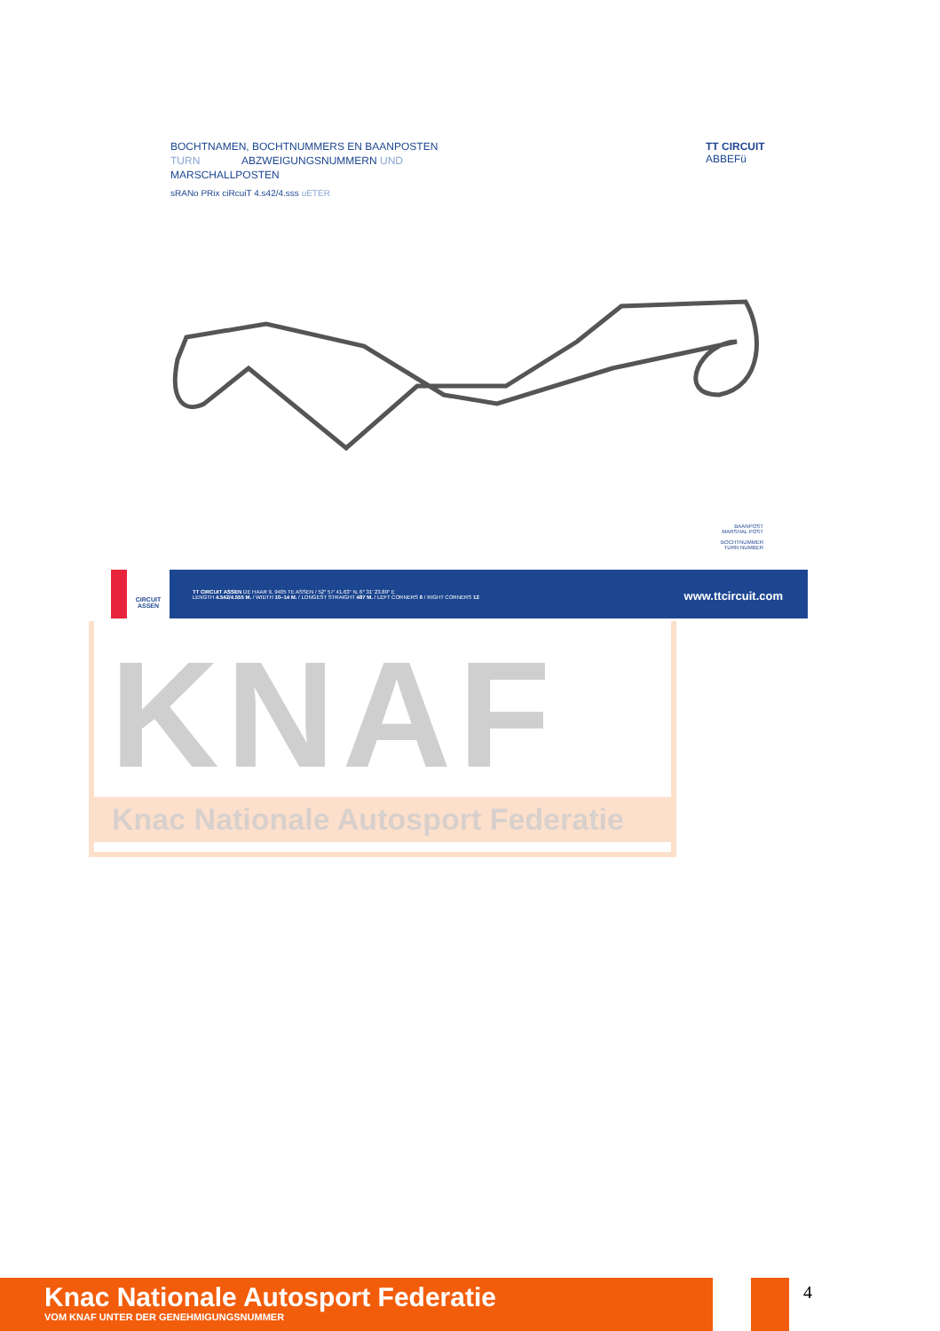BOCHTNAMEN, BOCHTNUMMERS EN BAANPOSTEN
TURN ABZWEIGUNGSNUMMERN UND
MARSCHALLPOSTEN
sRANo PRix ciRcuiT 4.s42/4.sss uETER
TT CIRCUIT
ABBEFü
BAANPOST
MARSHAL POST
BOCHTNUMMER
TURN NUMBER
CIRCUIT
ASSEN
TT CIRCUIT ASSEN DE HAAR 9, 9405 TE ASSEN / 52° 57' 41.63" N, 6° 31' 23.89" E
LENGTH 4.542/4.555 M. / WIDTH 10–14 M. / LONGEST STRAIGHT 487 M. / LEFT CORNERS 6 / RIGHT CORNERS 12
www.ttcircuit.com
KNAF
Knac Nationale Autosport Federatie
Knac Nationale Autosport Federatie
VOM KNAF UNTER DER GENEHMIGUNGSNUMMER
4